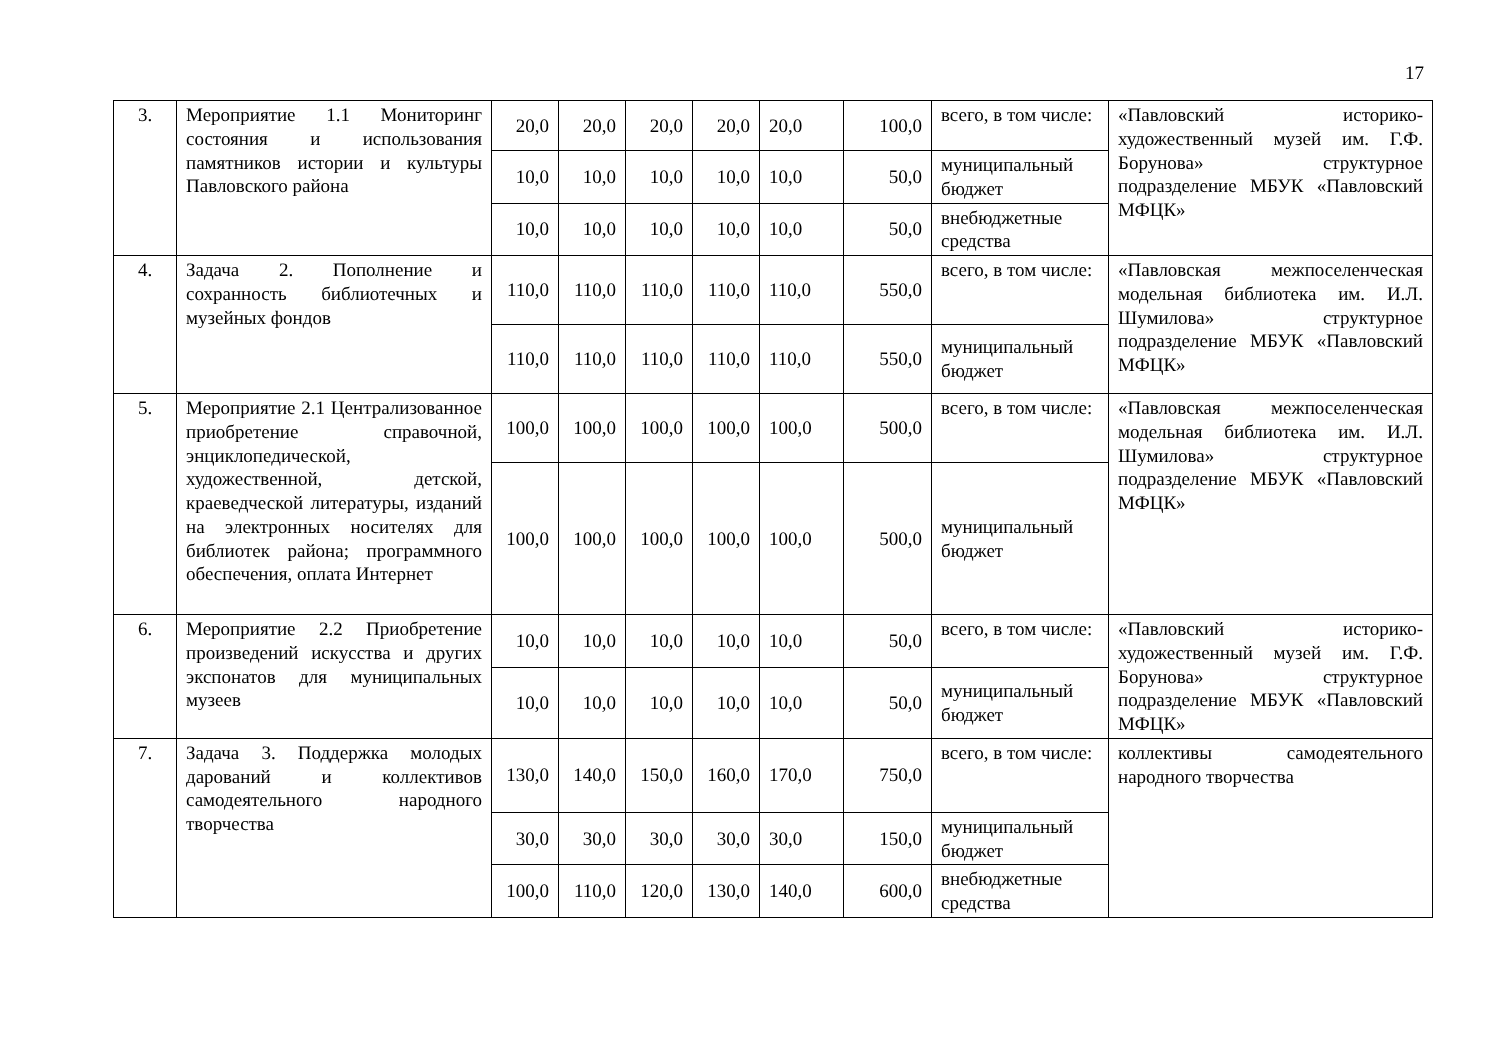17
| 3. | Мероприятие 1.1 Мониторинг состояния и использования памятников истории и культуры Павловского района | 20,0 | 20,0 | 20,0 | 20,0 | 20,0 | 100,0 | всего, в том числе: | «Павловский историко-художественный музей им. Г.Ф. Борунова» структурное подразделение МБУК «Павловский МФЦК» |
| | | 10,0 | 10,0 | 10,0 | 10,0 | 10,0 | 50,0 | муниципальный бюджет | |
| | | 10,0 | 10,0 | 10,0 | 10,0 | 10,0 | 50,0 | внебюджетные средства | |
| 4. | Задача 2. Пополнение и сохранность библиотечных и музейных фондов | 110,0 | 110,0 | 110,0 | 110,0 | 110,0 | 550,0 | всего, в том числе: | «Павловская межпоселенческая модельная библиотека им. И.Л. Шумилова» структурное подразделение МБУК «Павловский МФЦК» |
| | | 110,0 | 110,0 | 110,0 | 110,0 | 110,0 | 550,0 | муниципальный бюджет | |
| 5. | Мероприятие 2.1 Централизованное приобретение справочной, энциклопедической, художественной, детской, краеведческой литературы, изданий на электронных носителях для библиотек района; программного обеспечения, оплата Интернет | 100,0 | 100,0 | 100,0 | 100,0 | 100,0 | 500,0 | всего, в том числе: | «Павловская межпоселенческая модельная библиотека им. И.Л. Шумилова» структурное подразделение МБУК «Павловский МФЦК» |
| | | 100,0 | 100,0 | 100,0 | 100,0 | 100,0 | 500,0 | муниципальный бюджет | |
| 6. | Мероприятие 2.2 Приобретение произведений искусства и других экспонатов для муниципальных музеев | 10,0 | 10,0 | 10,0 | 10,0 | 10,0 | 50,0 | всего, в том числе: | «Павловский историко-художественный музей им. Г.Ф. Борунова» структурное подразделение МБУК «Павловский МФЦК» |
| | | 10,0 | 10,0 | 10,0 | 10,0 | 10,0 | 50,0 | муниципальный бюджет | |
| 7. | Задача 3. Поддержка молодых дарований и коллективов самодеятельного народного творчества | 130,0 | 140,0 | 150,0 | 160,0 | 170,0 | 750,0 | всего, в том числе: | коллективы самодеятельного народного творчества |
| | | 30,0 | 30,0 | 30,0 | 30,0 | 30,0 | 150,0 | муниципальный бюджет | |
| | | 100,0 | 110,0 | 120,0 | 130,0 | 140,0 | 600,0 | внебюджетные средства | |